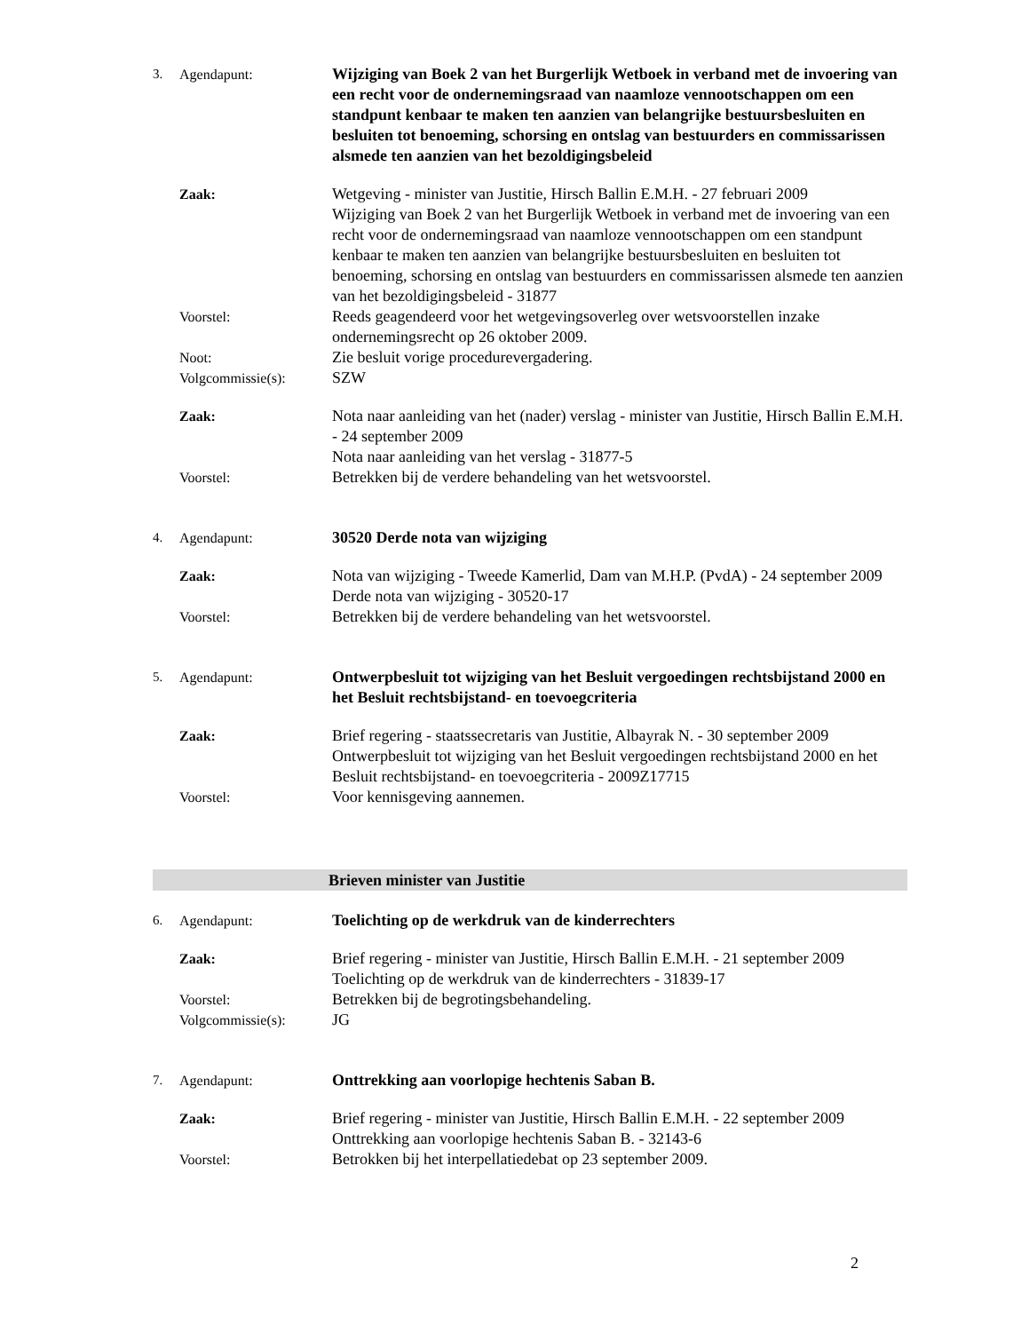3. Agendapunt: Wijziging van Boek 2 van het Burgerlijk Wetboek in verband met de invoering van een recht voor de ondernemingsraad van naamloze vennootschappen om een standpunt kenbaar te maken ten aanzien van belangrijke bestuursbesluiten en besluiten tot benoeming, schorsing en ontslag van bestuurders en commissarissen alsmede ten aanzien van het bezoldigingsbeleid
Zaak: Wetgeving - minister van Justitie, Hirsch Ballin E.M.H. - 27 februari 2009
Wijziging van Boek 2 van het Burgerlijk Wetboek in verband met de invoering van een recht voor de ondernemingsraad van naamloze vennootschappen om een standpunt kenbaar te maken ten aanzien van belangrijke bestuursbesluiten en besluiten tot benoeming, schorsing en ontslag van bestuurders en commissarissen alsmede ten aanzien van het bezoldigingsbeleid - 31877
Voorstel: Reeds geagendeerd voor het wetgevingsoverleg over wetsvoorstellen inzake ondernemingsrecht op 26 oktober 2009.
Noot: Zie besluit vorige procedurevergadering.
Volgcommissie(s): SZW
Zaak: Nota naar aanleiding van het (nader) verslag - minister van Justitie, Hirsch Ballin E.M.H. - 24 september 2009
Nota naar aanleiding van het verslag - 31877-5
Voorstel: Betrekken bij de verdere behandeling van het wetsvoorstel.
4. Agendapunt: 30520 Derde nota van wijziging
Zaak: Nota van wijziging - Tweede Kamerlid, Dam van M.H.P. (PvdA) - 24 september 2009
Derde nota van wijziging - 30520-17
Voorstel: Betrekken bij de verdere behandeling van het wetsvoorstel.
5. Agendapunt: Ontwerpbesluit tot wijziging van het Besluit vergoedingen rechtsbijstand 2000 en het Besluit rechtsbijstand- en toevoegcriteria
Zaak: Brief regering - staatssecretaris van Justitie, Albayrak N. - 30 september 2009
Ontwerpbesluit tot wijziging van het Besluit vergoedingen rechtsbijstand 2000 en het Besluit rechtsbijstand- en toevoegcriteria - 2009Z17715
Voorstel: Voor kennisgeving aannemen.
Brieven minister van Justitie
6. Agendapunt: Toelichting op de werkdruk van de kinderrechters
Zaak: Brief regering - minister van Justitie, Hirsch Ballin E.M.H. - 21 september 2009
Toelichting op de werkdruk van de kinderrechters - 31839-17
Voorstel: Betrekken bij de begrotingsbehandeling.
Volgcommissie(s): JG
7. Agendapunt: Onttrekking aan voorlopige hechtenis Saban B.
Zaak: Brief regering - minister van Justitie, Hirsch Ballin E.M.H. - 22 september 2009
Onttrekking aan voorlopige hechtenis Saban B. - 32143-6
Voorstel: Betrokken bij het interpellatiedebat op 23 september 2009.
2